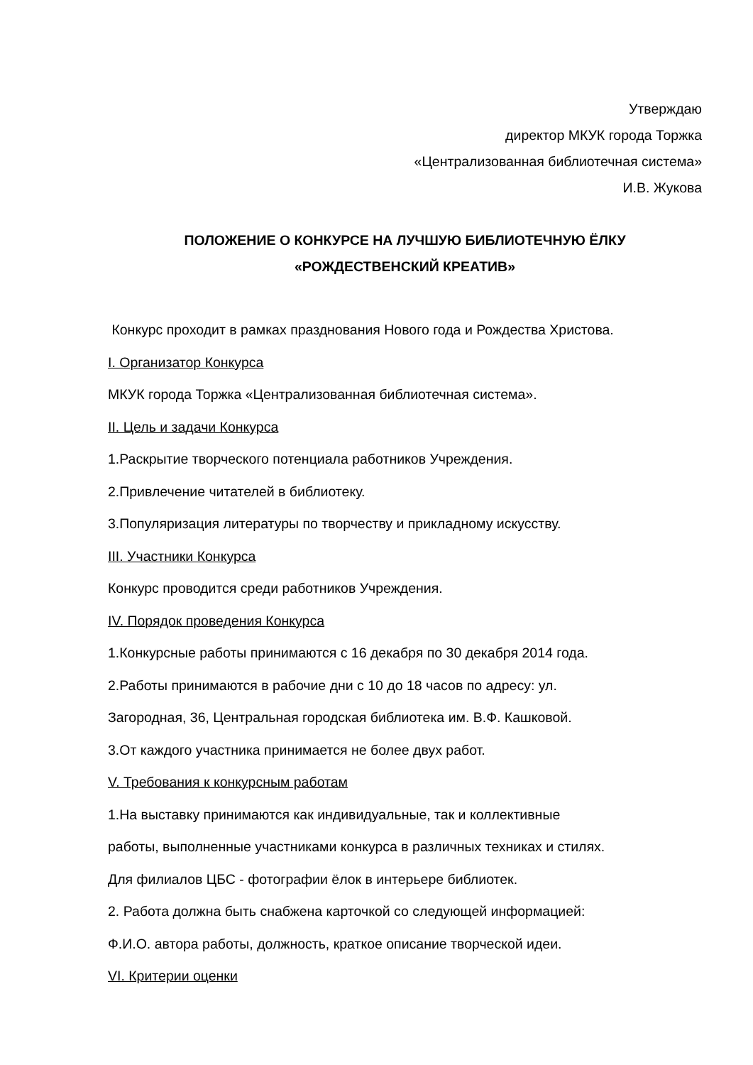Утверждаю
директор МКУК города Торжка
«Централизованная библиотечная система»
И.В. Жукова
ПОЛОЖЕНИЕ О КОНКУРСЕ НА ЛУЧШУЮ БИБЛИОТЕЧНУЮ ЁЛКУ
«РОЖДЕСТВЕНСКИЙ КРЕАТИВ»
Конкурс проходит в рамках празднования Нового года и Рождества Христова.
I. Организатор Конкурса
МКУК города Торжка «Централизованная библиотечная система».
II. Цель и задачи Конкурса
1.Раскрытие творческого потенциала работников Учреждения.
2.Привлечение читателей в библиотеку.
3.Популяризация литературы по творчеству и прикладному искусству.
III. Участники Конкурса
Конкурс проводится среди работников Учреждения.
IV. Порядок проведения Конкурса
1.Конкурсные работы принимаются с 16 декабря по 30 декабря 2014 года.
2.Работы принимаются в рабочие дни с 10 до 18 часов по адресу: ул.
Загородная, 36, Центральная городская библиотека им. В.Ф. Кашковой.
3.От каждого участника принимается не более двух работ.
V. Требования к конкурсным работам
1.На выставку принимаются как индивидуальные, так и коллективные
работы, выполненные участниками конкурса в различных техниках и стилях.
Для филиалов ЦБС - фотографии ёлок в интерьере библиотек.
2. Работа должна быть снабжена карточкой со следующей информацией:
Ф.И.О. автора работы, должность, краткое описание творческой идеи.
VI. Критерии оценки